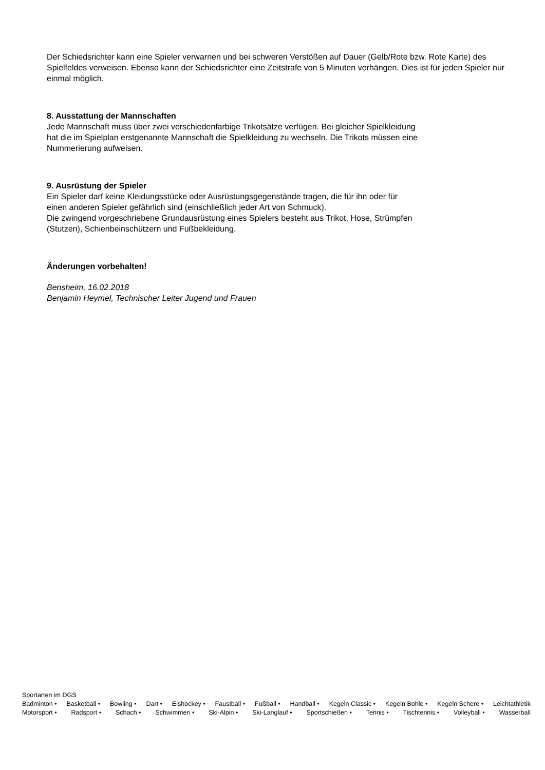Der Schiedsrichter kann eine Spieler verwarnen und bei schweren Verstößen auf Dauer (Gelb/Rote bzw. Rote Karte) des Spielfeldes verweisen. Ebenso kann der Schiedsrichter eine Zeitstrafe von 5 Minuten verhängen. Dies ist für jeden Spieler nur einmal möglich.
8. Ausstattung der Mannschaften
Jede Mannschaft muss über zwei verschiedenfarbige Trikotsätze verfügen. Bei gleicher Spielkleidung
hat die im Spielplan erstgenannte Mannschaft die Spielkleidung zu wechseln. Die Trikots müssen eine
Nummerierung aufweisen.
9. Ausrüstung der Spieler
Ein Spieler darf keine Kleidungsstücke oder Ausrüstungsgegenstände tragen, die für ihn oder für
einen anderen Spieler gefährlich sind (einschließlich jeder Art von Schmuck).
Die zwingend vorgeschriebene Grundausrüstung eines Spielers besteht aus Trikot, Hose, Strümpfen
(Stutzen), Schienbeinschützern und Fußbekleidung.
Änderungen vorbehalten!
Bensheim, 16.02.2018
Benjamin Heymel, Technischer Leiter Jugend und Frauen
Sportarten im DGS
Badminton • Basketball • Bowling • Dart • Eishockey • Faustball • Fußball • Handball • Kegeln Classic • Kegeln Bohle • Kegeln Schere • Leichtathletik
Motorsport • Radsport • Schach • Schwimmen • Ski-Alpin • Ski-Langlauf • Sportschießen • Tennis • Tischtennis • Volleyball • Wasserball